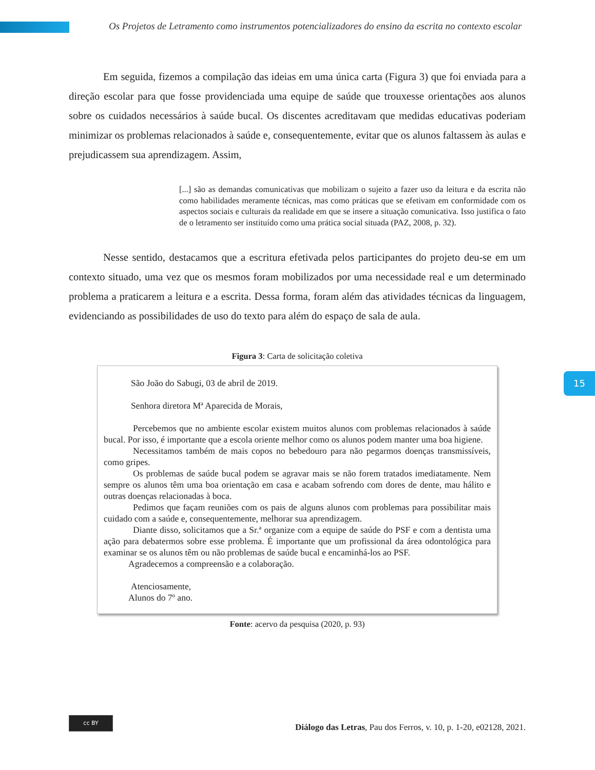Os Projetos de Letramento como instrumentos potencializadores do ensino da escrita no contexto escolar
Em seguida, fizemos a compilação das ideias em uma única carta (Figura 3) que foi enviada para a direção escolar para que fosse providenciada uma equipe de saúde que trouxesse orientações aos alunos sobre os cuidados necessários à saúde bucal. Os discentes acreditavam que medidas educativas poderiam minimizar os problemas relacionados à saúde e, consequentemente, evitar que os alunos faltassem às aulas e prejudicassem sua aprendizagem. Assim,
[...] são as demandas comunicativas que mobilizam o sujeito a fazer uso da leitura e da escrita não como habilidades meramente técnicas, mas como práticas que se efetivam em conformidade com os aspectos sociais e culturais da realidade em que se insere a situação comunicativa. Isso justifica o fato de o letramento ser instituído como uma prática social situada (PAZ, 2008, p. 32).
Nesse sentido, destacamos que a escritura efetivada pelos participantes do projeto deu-se em um contexto situado, uma vez que os mesmos foram mobilizados por uma necessidade real e um determinado problema a praticarem a leitura e a escrita. Dessa forma, foram além das atividades técnicas da linguagem, evidenciando as possibilidades de uso do texto para além do espaço de sala de aula.
Figura 3: Carta de solicitação coletiva
São João do Sabugi, 03 de abril de 2019.
Senhora diretora Mª Aparecida de Morais,
Percebemos que no ambiente escolar existem muitos alunos com problemas relacionados à saúde bucal. Por isso, é importante que a escola oriente melhor como os alunos podem manter uma boa higiene.
Necessitamos também de mais copos no bebedouro para não pegarmos doenças transmissíveis, como gripes.
Os problemas de saúde bucal podem se agravar mais se não forem tratados imediatamente. Nem sempre os alunos têm uma boa orientação em casa e acabam sofrendo com dores de dente, mau hálito e outras doenças relacionadas à boca.
Pedimos que façam reuniões com os pais de alguns alunos com problemas para possibilitar mais cuidado com a saúde e, consequentemente, melhorar sua aprendizagem.
Diante disso, solicitamos que a Sr.ª organize com a equipe de saúde do PSF e com a dentista uma ação para debatermos sobre esse problema. É importante que um profissional da área odontológica para examinar se os alunos têm ou não problemas de saúde bucal e encaminhá-los ao PSF.
Agradecemos a compreensão e a colaboração.
Atenciosamente,
Alunos do 7º ano.
Fonte: acervo da pesquisa (2020, p. 93)
15
cc BY Diálogo das Letras, Pau dos Ferros, v. 10, p. 1-20, e02128, 2021.